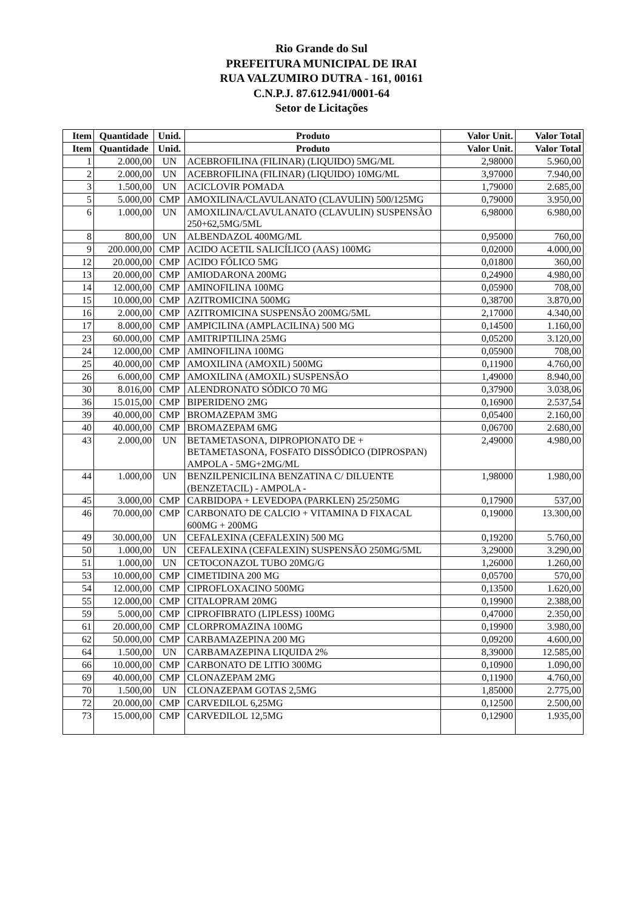Rio Grande do Sul
PREFEITURA MUNICIPAL DE IRAI
RUA VALZUMIRO DUTRA - 161, 00161
C.N.P.J. 87.612.941/0001-64
Setor de Licitações
| Item | Quantidade | Unid. | Produto | Valor Unit. | Valor Total |
| --- | --- | --- | --- | --- | --- |
| Item | Quantidade | Unid. | Produto | Valor Unit. | Valor Total |
| 1 | 2.000,00 | UN | ACEBROFILINA (FILINAR) (LIQUIDO) 5MG/ML | 2,98000 | 5.960,00 |
| 2 | 2.000,00 | UN | ACEBROFILINA (FILINAR) (LIQUIDO) 10MG/ML | 3,97000 | 7.940,00 |
| 3 | 1.500,00 | UN | ACICLOVIR POMADA | 1,79000 | 2.685,00 |
| 5 | 5.000,00 | CMP | AMOXILINA/CLAVULANATO (CLAVULIN) 500/125MG | 0,79000 | 3.950,00 |
| 6 | 1.000,00 | UN | AMOXILINA/CLAVULANATO (CLAVULIN) SUSPENSÃO 250+62,5MG/5ML | 6,98000 | 6.980,00 |
| 8 | 800,00 | UN | ALBENDAZOL 400MG/ML | 0,95000 | 760,00 |
| 9 | 200.000,00 | CMP | ACIDO ACETIL SALICÍLICO (AAS) 100MG | 0,02000 | 4.000,00 |
| 12 | 20.000,00 | CMP | ACIDO FÓLICO 5MG | 0,01800 | 360,00 |
| 13 | 20.000,00 | CMP | AMIODARONA 200MG | 0,24900 | 4.980,00 |
| 14 | 12.000,00 | CMP | AMINOFILINA 100MG | 0,05900 | 708,00 |
| 15 | 10.000,00 | CMP | AZITROMICINA 500MG | 0,38700 | 3.870,00 |
| 16 | 2.000,00 | CMP | AZITROMICINA SUSPENSÃO 200MG/5ML | 2,17000 | 4.340,00 |
| 17 | 8.000,00 | CMP | AMPICILINA (AMPLACILINA) 500 MG | 0,14500 | 1.160,00 |
| 23 | 60.000,00 | CMP | AMITRIPTILINA 25MG | 0,05200 | 3.120,00 |
| 24 | 12.000,00 | CMP | AMINOFILINA 100MG | 0,05900 | 708,00 |
| 25 | 40.000,00 | CMP | AMOXILINA (AMOXIL) 500MG | 0,11900 | 4.760,00 |
| 26 | 6.000,00 | CMP | AMOXILINA (AMOXIL) SUSPENSÃO | 1,49000 | 8.940,00 |
| 30 | 8.016,00 | CMP | ALENDRONATO SÓDICO 70 MG | 0,37900 | 3.038,06 |
| 36 | 15.015,00 | CMP | BIPERIDENO 2MG | 0,16900 | 2.537,54 |
| 39 | 40.000,00 | CMP | BROMAZEPAM 3MG | 0,05400 | 2.160,00 |
| 40 | 40.000,00 | CMP | BROMAZEPAM 6MG | 0,06700 | 2.680,00 |
| 43 | 2.000,00 | UN | BETAMETASONA, DIPROPIONATO DE + BETAMETASONA, FOSFATO DISSÓDICO (DIPROSPAN) AMPOLA - 5MG+2MG/ML | 2,49000 | 4.980,00 |
| 44 | 1.000,00 | UN | BENZILPENICILINA BENZATINA C/ DILUENTE (BENZETACIL) - AMPOLA - | 1,98000 | 1.980,00 |
| 45 | 3.000,00 | CMP | CARBIDOPA + LEVEDOPA (PARKLEN) 25/250MG | 0,17900 | 537,00 |
| 46 | 70.000,00 | CMP | CARBONATO DE CALCIO + VITAMINA D FIXACAL 600MG + 200MG | 0,19000 | 13.300,00 |
| 49 | 30.000,00 | UN | CEFALEXINA (CEFALEXIN) 500 MG | 0,19200 | 5.760,00 |
| 50 | 1.000,00 | UN | CEFALEXINA (CEFALEXIN) SUSPENSÃO 250MG/5ML | 3,29000 | 3.290,00 |
| 51 | 1.000,00 | UN | CETOCONAZOL TUBO 20MG/G | 1,26000 | 1.260,00 |
| 53 | 10.000,00 | CMP | CIMETIDINA 200 MG | 0,05700 | 570,00 |
| 54 | 12.000,00 | CMP | CIPROFLOXACINO 500MG | 0,13500 | 1.620,00 |
| 55 | 12.000,00 | CMP | CITALOPRAM 20MG | 0,19900 | 2.388,00 |
| 59 | 5.000,00 | CMP | CIPROFIBRATO (LIPLESS) 100MG | 0,47000 | 2.350,00 |
| 61 | 20.000,00 | CMP | CLORPROMAZINA 100MG | 0,19900 | 3.980,00 |
| 62 | 50.000,00 | CMP | CARBAMAZEPINA 200 MG | 0,09200 | 4.600,00 |
| 64 | 1.500,00 | UN | CARBAMAZEPINA LIQUIDA 2% | 8,39000 | 12.585,00 |
| 66 | 10.000,00 | CMP | CARBONATO DE LITIO 300MG | 0,10900 | 1.090,00 |
| 69 | 40.000,00 | CMP | CLONAZEPAM 2MG | 0,11900 | 4.760,00 |
| 70 | 1.500,00 | UN | CLONAZEPAM GOTAS 2,5MG | 1,85000 | 2.775,00 |
| 72 | 20.000,00 | CMP | CARVEDILOL 6,25MG | 0,12500 | 2.500,00 |
| 73 | 15.000,00 | CMP | CARVEDILOL 12,5MG | 0,12900 | 1.935,00 |